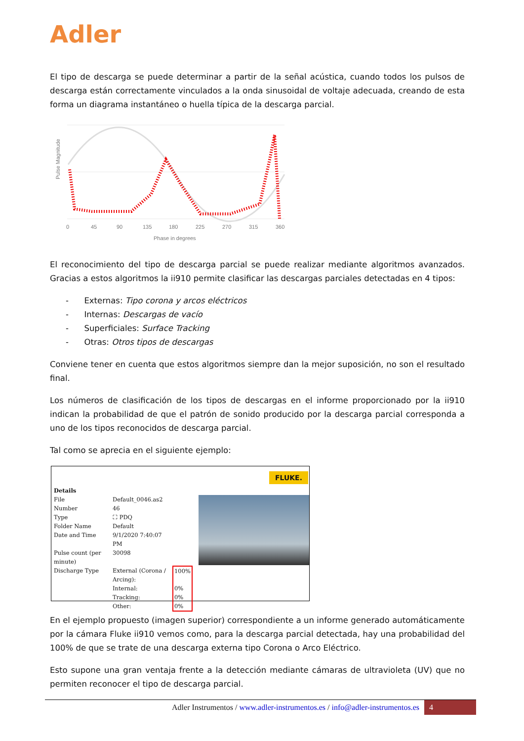Adler
El tipo de descarga se puede determinar a partir de la señal acústica, cuando todos los pulsos de descarga están correctamente vinculados a la onda sinusoidal de voltaje adecuada, creando de esta forma un diagrama instantáneo o huella típica de la descarga parcial.
Pulse Magnitude
0
45
90
135
180
225
270
315
360
Phase in degrees
El reconocimiento del tipo de descarga parcial se puede realizar mediante algoritmos avanzados. Gracias a estos algoritmos la ii910 permite clasificar las descargas parciales detectadas en 4 tipos:
- Externas: Tipo corona y arcos eléctricos
- Internas: Descargas de vacío
- Superficiales: Surface Tracking
- Otras: Otros tipos de descargas
Conviene tener en cuenta que estos algoritmos siempre dan la mejor suposición, no son el resultado final.
Los números de clasificación de los tipos de descargas en el informe proporcionado por la ii910 indican la probabilidad de que el patrón de sonido producido por la descarga parcial corresponda a uno de los tipos reconocidos de descarga parcial.
Tal como se aprecia en el siguiente ejemplo:
FLUKE.
| Details | | |
| File | Default_0046.as2 | |
| Number | 46 | |
| Type | ⛶ PDQ | |
| Folder Name | Default | |
| Date and Time | 9/1/2020 7:40:07 PM | |
| Pulse count (per minute) | 30098 | |
| Discharge Type | External (Corona / Arcing): | 100% |
| | Internal: | 0% |
| | Tracking: | 0% |
| | Other: | 0% |
En el ejemplo propuesto (imagen superior) correspondiente a un informe generado automáticamente por la cámara Fluke ii910 vemos como, para la descarga parcial detectada, hay una probabilidad del 100% de que se trate de una descarga externa tipo Corona o Arco Eléctrico.
Esto supone una gran ventaja frente a la detección mediante cámaras de ultravioleta (UV) que no permiten reconocer el tipo de descarga parcial.
Adler Instrumentos / www.adler-instrumentos.es / info@adler-instrumentos.es 4